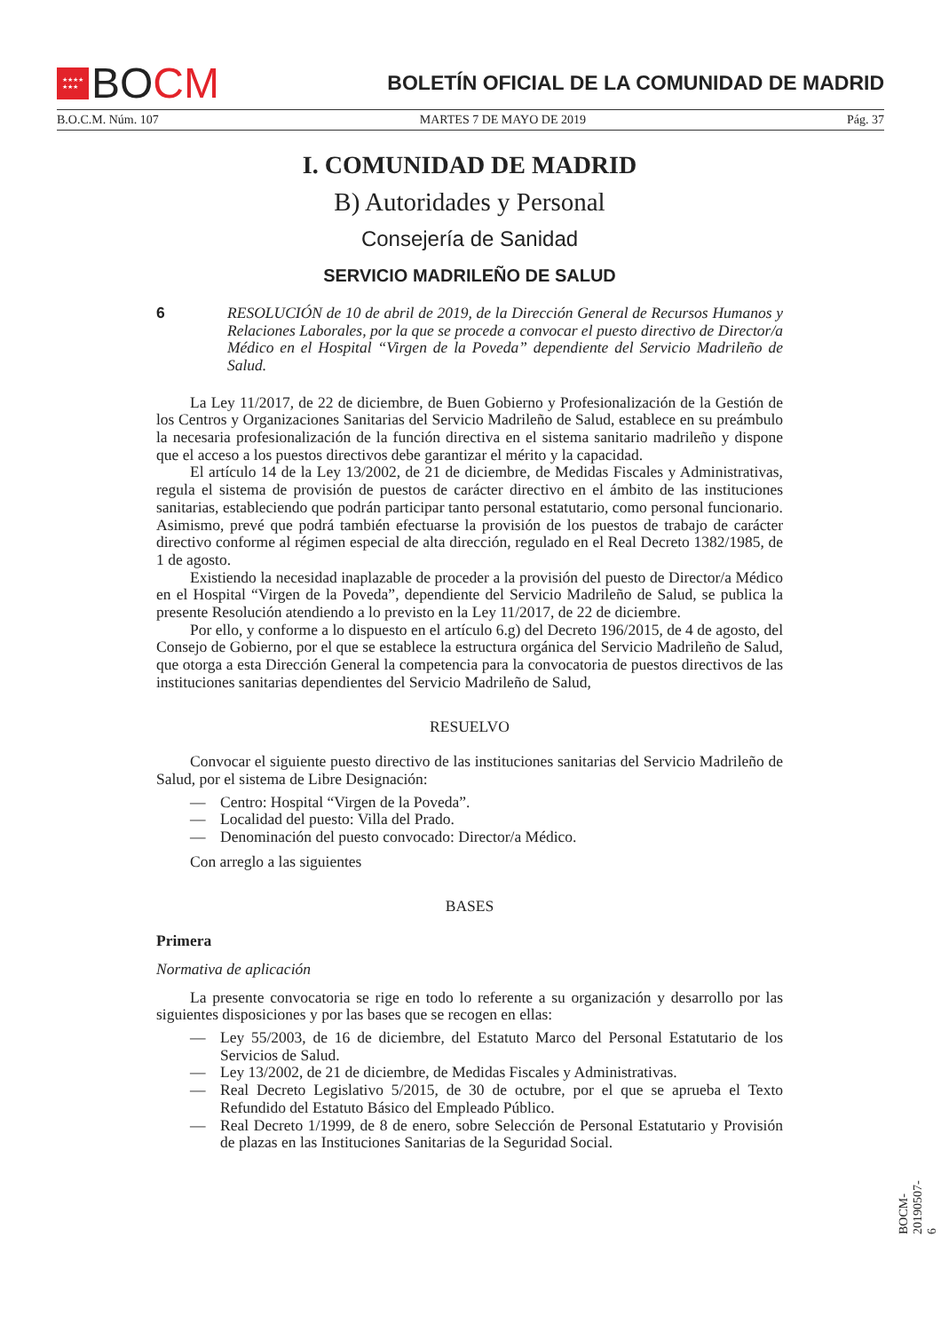★★★★
★★★
BO CM
BOLETÍN OFICIAL DE LA COMUNIDAD DE MADRID
B.O.C.M. Núm. 107 MARTES 7 DE MAYO DE 2019 Pág. 37
I. COMUNIDAD DE MADRID
B) Autoridades y Personal
Consejería de Sanidad
SERVICIO MADRILEÑO DE SALUD
6 RESOLUCIÓN de 10 de abril de 2019, de la Dirección General de Recursos Humanos y Relaciones Laborales, por la que se procede a convocar el puesto directivo de Director/a Médico en el Hospital “Virgen de la Poveda” dependiente del Servicio Madrileño de Salud.
La Ley 11/2017, de 22 de diciembre, de Buen Gobierno y Profesionalización de la Gestión de los Centros y Organizaciones Sanitarias del Servicio Madrileño de Salud, establece en su preámbulo la necesaria profesionalización de la función directiva en el sistema sanitario madrileño y dispone que el acceso a los puestos directivos debe garantizar el mérito y la capacidad.
El artículo 14 de la Ley 13/2002, de 21 de diciembre, de Medidas Fiscales y Administrativas, regula el sistema de provisión de puestos de carácter directivo en el ámbito de las instituciones sanitarias, estableciendo que podrán participar tanto personal estatutario, como personal funcionario. Asimismo, prevé que podrá también efectuarse la provisión de los puestos de trabajo de carácter directivo conforme al régimen especial de alta dirección, regulado en el Real Decreto 1382/1985, de 1 de agosto.
Existiendo la necesidad inaplazable de proceder a la provisión del puesto de Director/a Médico en el Hospital “Virgen de la Poveda”, dependiente del Servicio Madrileño de Salud, se publica la presente Resolución atendiendo a lo previsto en la Ley 11/2017, de 22 de diciembre.
Por ello, y conforme a lo dispuesto en el artículo 6.g) del Decreto 196/2015, de 4 de agosto, del Consejo de Gobierno, por el que se establece la estructura orgánica del Servicio Madrileño de Salud, que otorga a esta Dirección General la competencia para la convocatoria de puestos directivos de las instituciones sanitarias dependientes del Servicio Madrileño de Salud,
RESUELVO
Convocar el siguiente puesto directivo de las instituciones sanitarias del Servicio Madrileño de Salud, por el sistema de Libre Designación:
— Centro: Hospital “Virgen de la Poveda”.
— Localidad del puesto: Villa del Prado.
— Denominación del puesto convocado: Director/a Médico.
Con arreglo a las siguientes
BASES
Primera
Normativa de aplicación
La presente convocatoria se rige en todo lo referente a su organización y desarrollo por las siguientes disposiciones y por las bases que se recogen en ellas:
— Ley 55/2003, de 16 de diciembre, del Estatuto Marco del Personal Estatutario de los Servicios de Salud.
— Ley 13/2002, de 21 de diciembre, de Medidas Fiscales y Administrativas.
— Real Decreto Legislativo 5/2015, de 30 de octubre, por el que se aprueba el Texto Refundido del Estatuto Básico del Empleado Público.
— Real Decreto 1/1999, de 8 de enero, sobre Selección de Personal Estatutario y Provisión de plazas en las Instituciones Sanitarias de la Seguridad Social.
BOCM-20190507-6